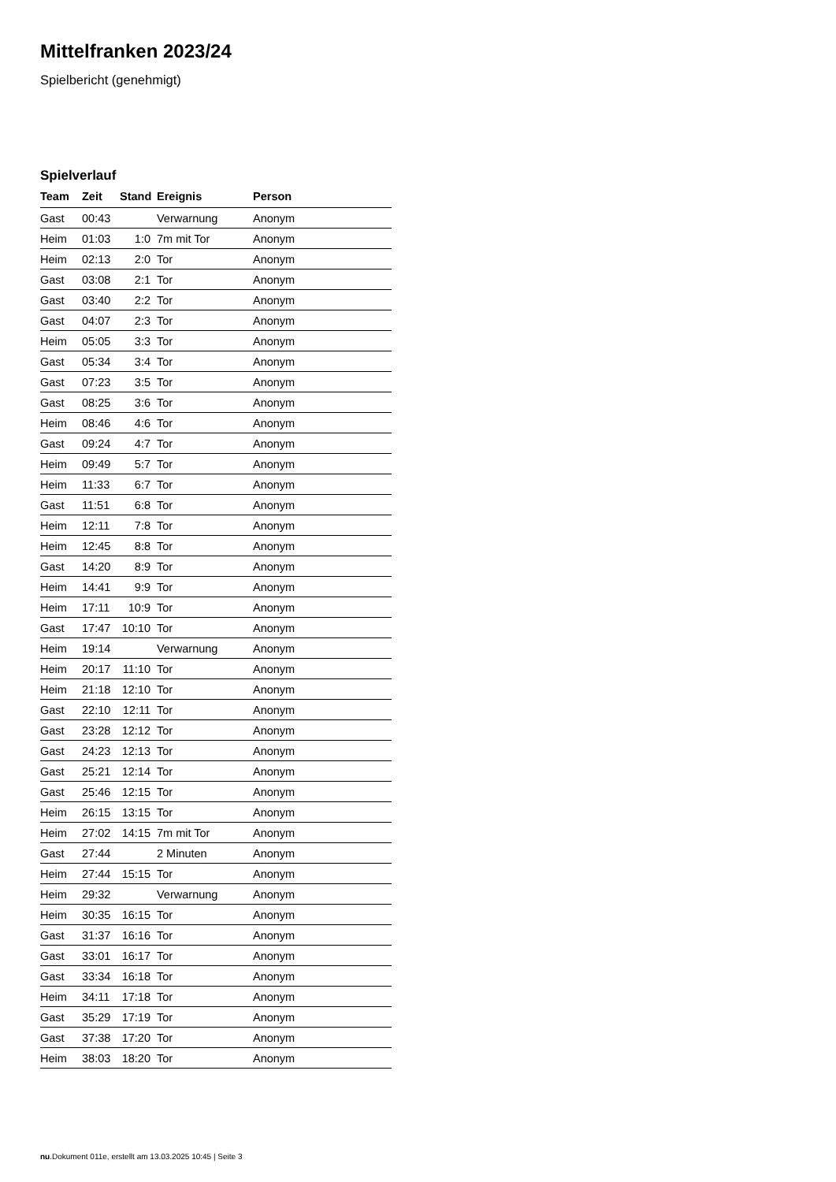Mittelfranken 2023/24
Spielbericht (genehmigt)
Spielverlauf
| Team | Zeit | Stand | Ereignis | Person |
| --- | --- | --- | --- | --- |
| Gast | 00:43 | | Verwarnung | Anonym |
| Heim | 01:03 | 1:0 | 7m mit Tor | Anonym |
| Heim | 02:13 | 2:0 | Tor | Anonym |
| Gast | 03:08 | 2:1 | Tor | Anonym |
| Gast | 03:40 | 2:2 | Tor | Anonym |
| Gast | 04:07 | 2:3 | Tor | Anonym |
| Heim | 05:05 | 3:3 | Tor | Anonym |
| Gast | 05:34 | 3:4 | Tor | Anonym |
| Gast | 07:23 | 3:5 | Tor | Anonym |
| Gast | 08:25 | 3:6 | Tor | Anonym |
| Heim | 08:46 | 4:6 | Tor | Anonym |
| Gast | 09:24 | 4:7 | Tor | Anonym |
| Heim | 09:49 | 5:7 | Tor | Anonym |
| Heim | 11:33 | 6:7 | Tor | Anonym |
| Gast | 11:51 | 6:8 | Tor | Anonym |
| Heim | 12:11 | 7:8 | Tor | Anonym |
| Heim | 12:45 | 8:8 | Tor | Anonym |
| Gast | 14:20 | 8:9 | Tor | Anonym |
| Heim | 14:41 | 9:9 | Tor | Anonym |
| Heim | 17:11 | 10:9 | Tor | Anonym |
| Gast | 17:47 | 10:10 | Tor | Anonym |
| Heim | 19:14 | | Verwarnung | Anonym |
| Heim | 20:17 | 11:10 | Tor | Anonym |
| Heim | 21:18 | 12:10 | Tor | Anonym |
| Gast | 22:10 | 12:11 | Tor | Anonym |
| Gast | 23:28 | 12:12 | Tor | Anonym |
| Gast | 24:23 | 12:13 | Tor | Anonym |
| Gast | 25:21 | 12:14 | Tor | Anonym |
| Gast | 25:46 | 12:15 | Tor | Anonym |
| Heim | 26:15 | 13:15 | Tor | Anonym |
| Heim | 27:02 | 14:15 | 7m mit Tor | Anonym |
| Gast | 27:44 | | 2 Minuten | Anonym |
| Heim | 27:44 | 15:15 | Tor | Anonym |
| Heim | 29:32 | | Verwarnung | Anonym |
| Heim | 30:35 | 16:15 | Tor | Anonym |
| Gast | 31:37 | 16:16 | Tor | Anonym |
| Gast | 33:01 | 16:17 | Tor | Anonym |
| Gast | 33:34 | 16:18 | Tor | Anonym |
| Heim | 34:11 | 17:18 | Tor | Anonym |
| Gast | 35:29 | 17:19 | Tor | Anonym |
| Gast | 37:38 | 17:20 | Tor | Anonym |
| Heim | 38:03 | 18:20 | Tor | Anonym |
nu.Dokument 011e, erstellt am 13.03.2025 10:45 | Seite 3